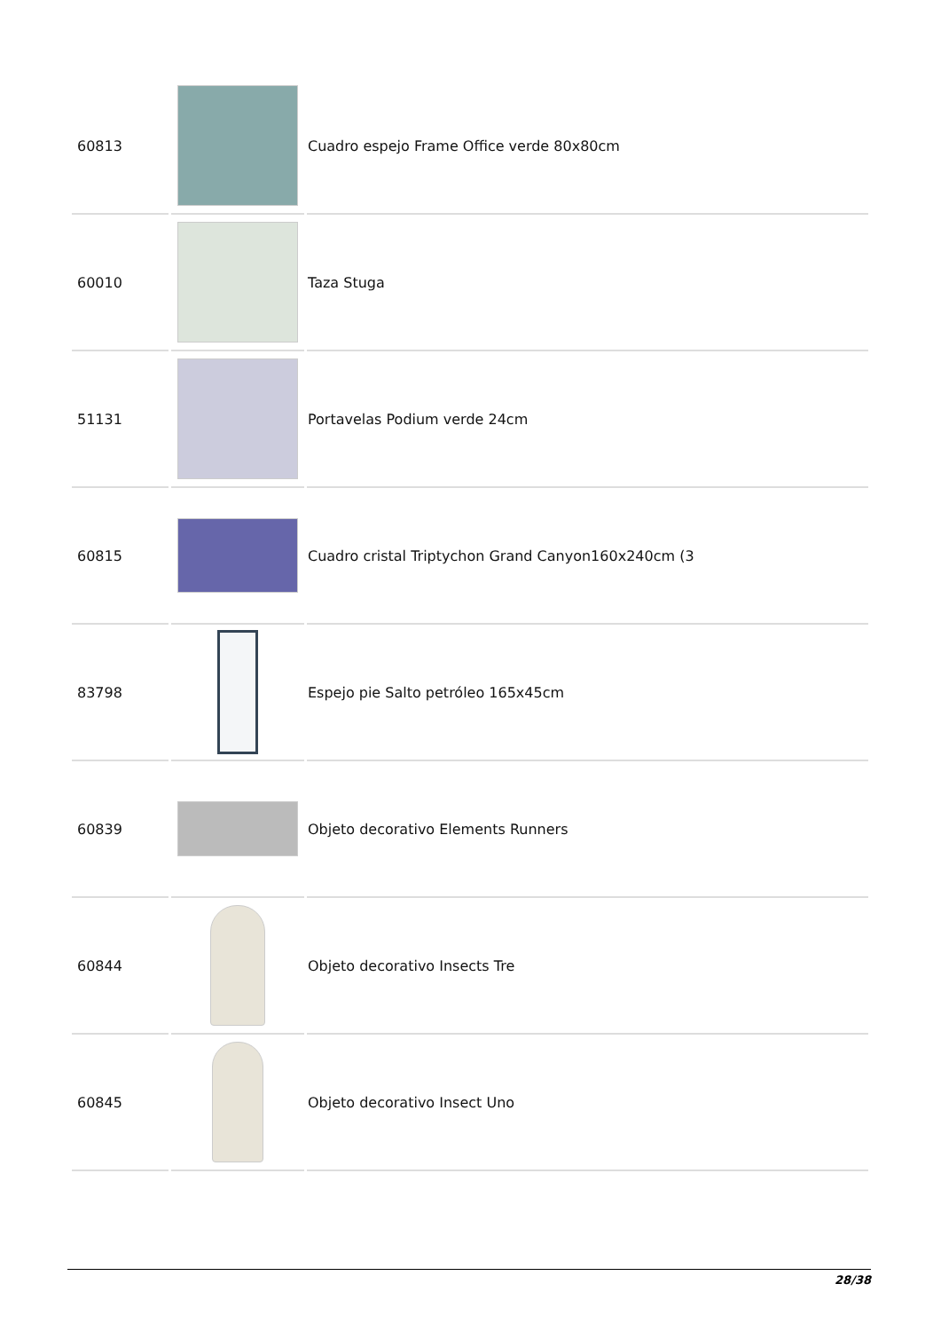| 60813 | | Cuadro espejo Frame Office verde 80x80cm |
| 60010 | | Taza Stuga |
| 51131 | | Portavelas Podium verde 24cm |
| 60815 | | Cuadro cristal Triptychon Grand Canyon160x240cm (3 |
| 83798 | | Espejo pie Salto petróleo 165x45cm |
| 60839 | | Objeto decorativo Elements Runners |
| 60844 | | Objeto decorativo Insects Tre |
| 60845 | | Objeto decorativo Insect Uno |
28/38